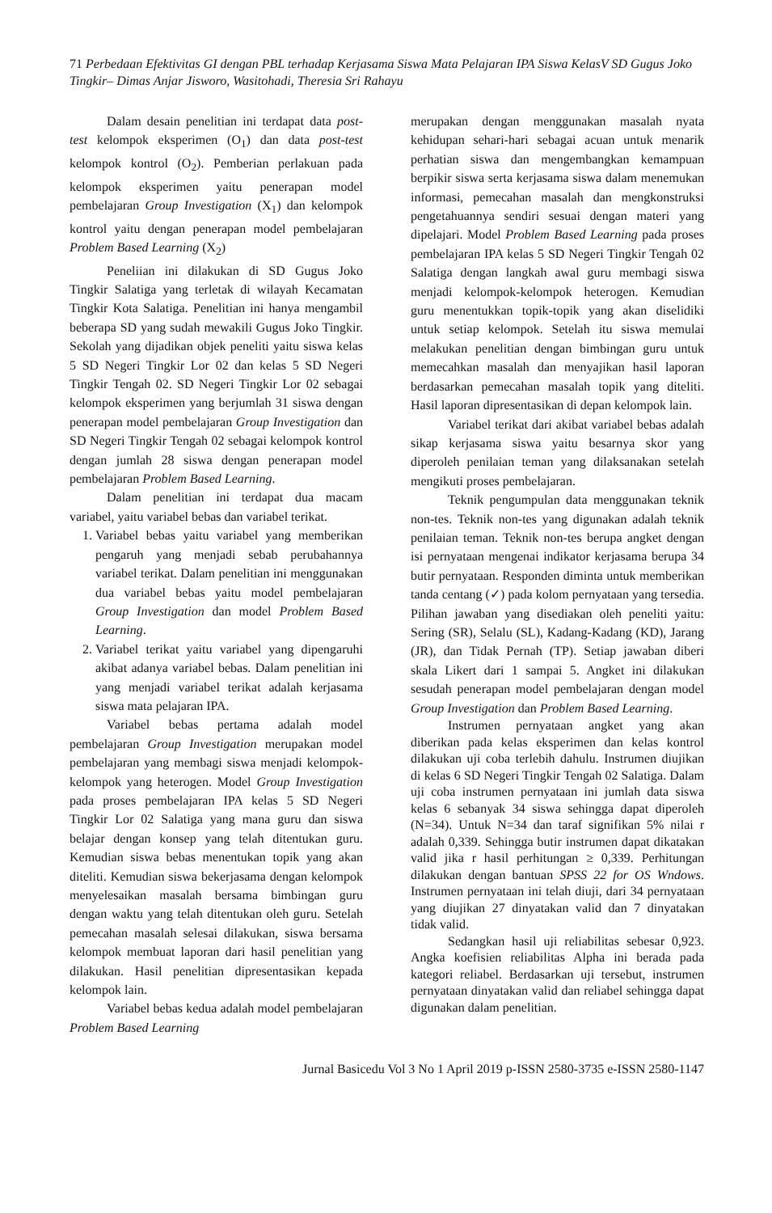71 Perbedaan Efektivitas GI dengan PBL terhadap Kerjasama Siswa Mata Pelajaran IPA Siswa KelasV SD Gugus Joko Tingkir– Dimas Anjar Jisworo, Wasitohadi, Theresia Sri Rahayu
Dalam desain penelitian ini terdapat data post-test kelompok eksperimen (O<sub>1</sub>) dan data post-test kelompok kontrol (O<sub>2</sub>). Pemberian perlakuan pada kelompok eksperimen yaitu penerapan model pembelajaran Group Investigation (X<sub>1</sub>) dan kelompok kontrol yaitu dengan penerapan model pembelajaran Problem Based Learning (X<sub>2</sub>)
Peneliian ini dilakukan di SD Gugus Joko Tingkir Salatiga yang terletak di wilayah Kecamatan Tingkir Kota Salatiga. Penelitian ini hanya mengambil beberapa SD yang sudah mewakili Gugus Joko Tingkir. Sekolah yang dijadikan objek peneliti yaitu siswa kelas 5 SD Negeri Tingkir Lor 02 dan kelas 5 SD Negeri Tingkir Tengah 02. SD Negeri Tingkir Lor 02 sebagai kelompok eksperimen yang berjumlah 31 siswa dengan penerapan model pembelajaran Group Investigation dan SD Negeri Tingkir Tengah 02 sebagai kelompok kontrol dengan jumlah 28 siswa dengan penerapan model pembelajaran Problem Based Learning.
Dalam penelitian ini terdapat dua macam variabel, yaitu variabel bebas dan variabel terikat.
1. Variabel bebas yaitu variabel yang memberikan pengaruh yang menjadi sebab perubahannya variabel terikat. Dalam penelitian ini menggunakan dua variabel bebas yaitu model pembelajaran Group Investigation dan model Problem Based Learning.
2. Variabel terikat yaitu variabel yang dipengaruhi akibat adanya variabel bebas. Dalam penelitian ini yang menjadi variabel terikat adalah kerjasama siswa mata pelajaran IPA.
Variabel bebas pertama adalah model pembelajaran Group Investigation merupakan model pembelajaran yang membagi siswa menjadi kelompok-kelompok yang heterogen. Model Group Investigation pada proses pembelajaran IPA kelas 5 SD Negeri Tingkir Lor 02 Salatiga yang mana guru dan siswa belajar dengan konsep yang telah ditentukan guru. Kemudian siswa bebas menentukan topik yang akan diteliti. Kemudian siswa bekerjasama dengan kelompok menyelesaikan masalah bersama bimbingan guru dengan waktu yang telah ditentukan oleh guru. Setelah pemecahan masalah selesai dilakukan, siswa bersama kelompok membuat laporan dari hasil penelitian yang dilakukan. Hasil penelitian dipresentasikan kepada kelompok lain.
Variabel bebas kedua adalah model pembelajaran Problem Based Learning
merupakan dengan menggunakan masalah nyata kehidupan sehari-hari sebagai acuan untuk menarik perhatian siswa dan mengembangkan kemampuan berpikir siswa serta kerjasama siswa dalam menemukan informasi, pemecahan masalah dan mengkonstruksi pengetahuannya sendiri sesuai dengan materi yang dipelajari. Model Problem Based Learning pada proses pembelajaran IPA kelas 5 SD Negeri Tingkir Tengah 02 Salatiga dengan langkah awal guru membagi siswa menjadi kelompok-kelompok heterogen. Kemudian guru menentukkan topik-topik yang akan diselidiki untuk setiap kelompok. Setelah itu siswa memulai melakukan penelitian dengan bimbingan guru untuk memecahkan masalah dan menyajikan hasil laporan berdasarkan pemecahan masalah topik yang diteliti. Hasil laporan dipresentasikan di depan kelompok lain.
Variabel terikat dari akibat variabel bebas adalah sikap kerjasama siswa yaitu besarnya skor yang diperoleh penilaian teman yang dilaksanakan setelah mengikuti proses pembelajaran.
Teknik pengumpulan data menggunakan teknik non-tes. Teknik non-tes yang digunakan adalah teknik penilaian teman. Teknik non-tes berupa angket dengan isi pernyataan mengenai indikator kerjasama berupa 34 butir pernyataan. Responden diminta untuk memberikan tanda centang (✓) pada kolom pernyataan yang tersedia. Pilihan jawaban yang disediakan oleh peneliti yaitu: Sering (SR), Selalu (SL), Kadang-Kadang (KD), Jarang (JR), dan Tidak Pernah (TP). Setiap jawaban diberi skala Likert dari 1 sampai 5. Angket ini dilakukan sesudah penerapan model pembelajaran dengan model Group Investigation dan Problem Based Learning.
Instrumen pernyataan angket yang akan diberikan pada kelas eksperimen dan kelas kontrol dilakukan uji coba terlebih dahulu. Instrumen diujikan di kelas 6 SD Negeri Tingkir Tengah 02 Salatiga. Dalam uji coba instrumen pernyataan ini jumlah data siswa kelas 6 sebanyak 34 siswa sehingga dapat diperoleh (N=34). Untuk N=34 dan taraf signifikan 5% nilai r adalah 0,339. Sehingga butir instrumen dapat dikatakan valid jika r hasil perhitungan ≥ 0,339. Perhitungan dilakukan dengan bantuan SPSS 22 for OS Wndows. Instrumen pernyataan ini telah diuji, dari 34 pernyataan yang diujikan 27 dinyatakan valid dan 7 dinyatakan tidak valid.
Sedangkan hasil uji reliabilitas sebesar 0,923. Angka koefisien reliabilitas Alpha ini berada pada kategori reliabel. Berdasarkan uji tersebut, instrumen pernyataan dinyatakan valid dan reliabel sehingga dapat digunakan dalam penelitian.
Jurnal Basicedu Vol 3 No 1 April 2019 p-ISSN 2580-3735 e-ISSN 2580-1147